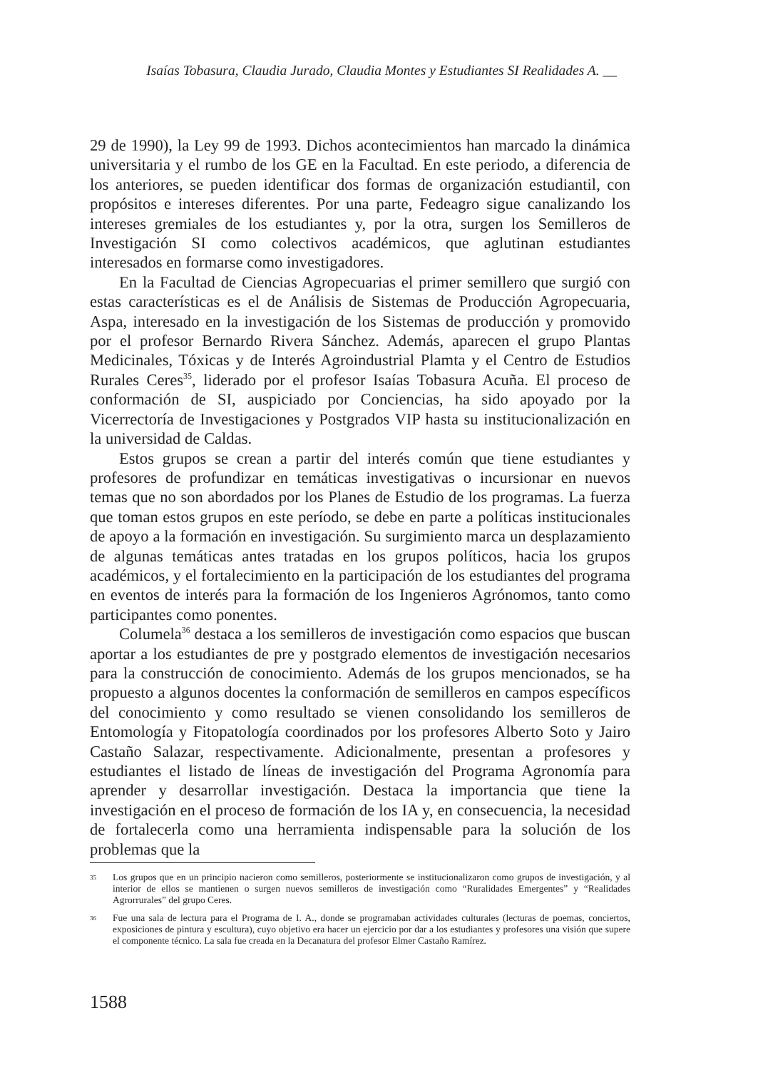Isaías Tobasura, Claudia Jurado, Claudia Montes y Estudiantes SI Realidades A. __
29 de 1990), la Ley 99 de 1993. Dichos acontecimientos han marcado la dinámica universitaria y el rumbo de los GE en la Facultad. En este periodo, a diferencia de los anteriores, se pueden identificar dos formas de organización estudiantil, con propósitos e intereses diferentes. Por una parte, Fedeagro sigue canalizando los intereses gremiales de los estudiantes y, por la otra, surgen los Semilleros de Investigación SI como colectivos académicos, que aglutinan estudiantes interesados en formarse como investigadores.
En la Facultad de Ciencias Agropecuarias el primer semillero que surgió con estas características es el de Análisis de Sistemas de Producción Agropecuaria, Aspa, interesado en la investigación de los Sistemas de producción y promovido por el profesor Bernardo Rivera Sánchez. Además, aparecen el grupo Plantas Medicinales, Tóxicas y de Interés Agroindustrial Plamta y el Centro de Estudios Rurales Ceres<sup>35</sup>, liderado por el profesor Isaías Tobasura Acuña. El proceso de conformación de SI, auspiciado por Conciencias, ha sido apoyado por la Vicerrectoría de Investigaciones y Postgrados VIP hasta su institucionalización en la universidad de Caldas.
Estos grupos se crean a partir del interés común que tiene estudiantes y profesores de profundizar en temáticas investigativas o incursionar en nuevos temas que no son abordados por los Planes de Estudio de los programas. La fuerza que toman estos grupos en este período, se debe en parte a políticas institucionales de apoyo a la formación en investigación. Su surgimiento marca un desplazamiento de algunas temáticas antes tratadas en los grupos políticos, hacia los grupos académicos, y el fortalecimiento en la participación de los estudiantes del programa en eventos de interés para la formación de los Ingenieros Agrónomos, tanto como participantes como ponentes.
Columela<sup>36</sup> destaca a los semilleros de investigación como espacios que buscan aportar a los estudiantes de pre y postgrado elementos de investigación necesarios para la construcción de conocimiento. Además de los grupos mencionados, se ha propuesto a algunos docentes la conformación de semilleros en campos específicos del conocimiento y como resultado se vienen consolidando los semilleros de Entomología y Fitopatología coordinados por los profesores Alberto Soto y Jairo Castaño Salazar, respectivamente. Adicionalmente, presentan a profesores y estudiantes el listado de líneas de investigación del Programa Agronomía para aprender y desarrollar investigación. Destaca la importancia que tiene la investigación en el proceso de formación de los IA y, en consecuencia, la necesidad de fortalecerla como una herramienta indispensable para la solución de los problemas que la
35 Los grupos que en un principio nacieron como semilleros, posteriormente se institucionalizaron como grupos de investigación, y al interior de ellos se mantienen o surgen nuevos semilleros de investigación como “Ruralidades Emergentes” y “Realidades Agrorrurales” del grupo Ceres.
36 Fue una sala de lectura para el Programa de I. A., donde se programaban actividades culturales (lecturas de poemas, conciertos, exposiciones de pintura y escultura), cuyo objetivo era hacer un ejercicio por dar a los estudiantes y profesores una visión que supere el componente técnico. La sala fue creada en la Decanatura del profesor Elmer Castaño Ramírez.
1588